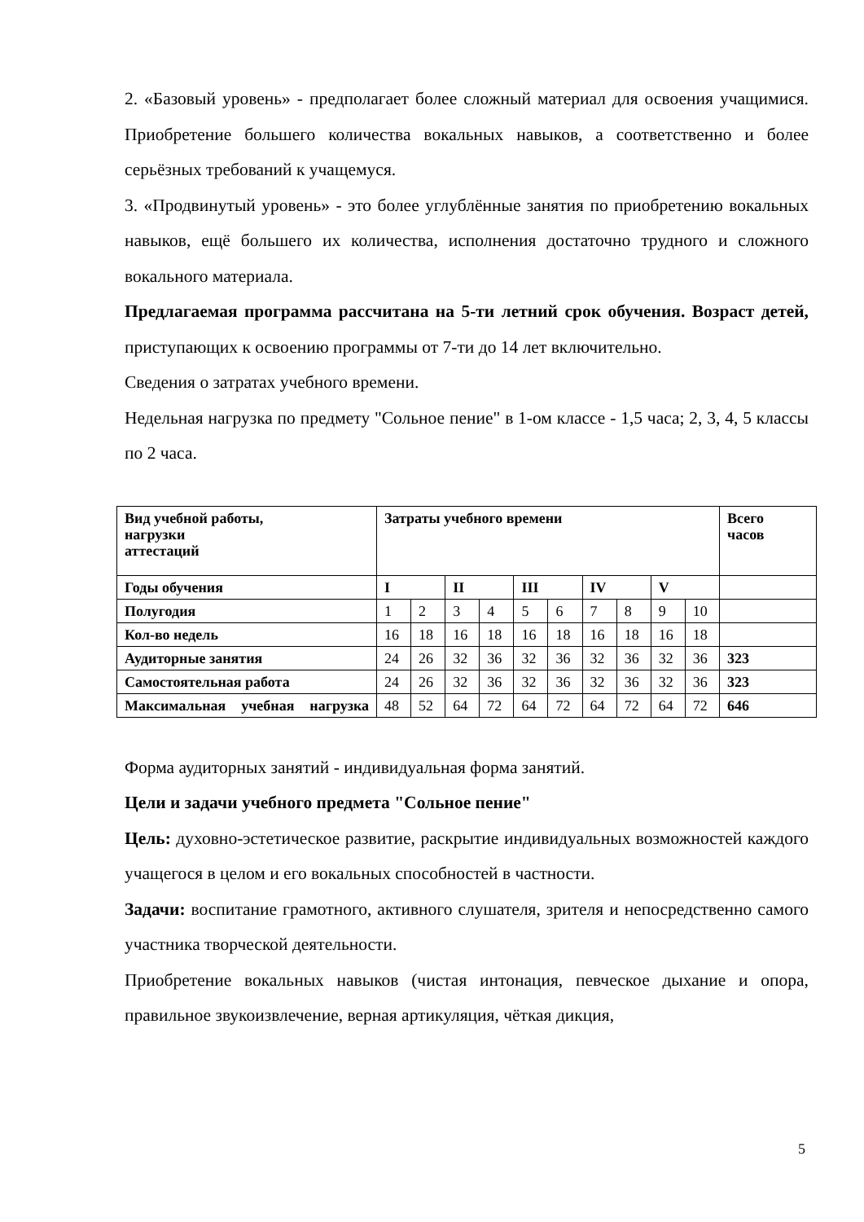2. «Базовый уровень» - предполагает более сложный материал для освоения учащимися. Приобретение большего количества вокальных навыков, а соответственно и более серьёзных требований к учащемуся.
3. «Продвинутый уровень» - это более углублённые занятия по приобретению вокальных навыков, ещё большего их количества, исполнения достаточно трудного и сложного вокального материала.
Предлагаемая программа рассчитана на 5-ти летний срок обучения. Возраст детей, приступающих к освоению программы от 7-ти до 14 лет включительно.
Сведения о затратах учебного времени.
Недельная нагрузка по предмету "Сольное пение" в 1-ом классе - 1,5 часа; 2, 3, 4, 5 классы по 2 часа.
| Вид учебной работы, нагрузки аттестаций | Затраты учебного времени | | | | | | | | | | Всего часов |
| Годы обучения | I | | II | | III | | IV | | V | | |
| Полугодия | 1 | 2 | 3 | 4 | 5 | 6 | 7 | 8 | 9 | 10 | |
| Кол-во недель | 16 | 18 | 16 | 18 | 16 | 18 | 16 | 18 | 16 | 18 | |
| Аудиторные занятия | 24 | 26 | 32 | 36 | 32 | 36 | 32 | 36 | 32 | 36 | 323 |
| Самостоятельная работа | 24 | 26 | 32 | 36 | 32 | 36 | 32 | 36 | 32 | 36 | 323 |
| Максимальная учебная нагрузка | 48 | 52 | 64 | 72 | 64 | 72 | 64 | 72 | 64 | 72 | 646 |
Форма аудиторных занятий - индивидуальная форма занятий.
Цели и задачи учебного предмета "Сольное пение"
Цель: духовно-эстетическое развитие, раскрытие индивидуальных возможностей каждого учащегося в целом и его вокальных способностей в частности.
Задачи: воспитание грамотного, активного слушателя, зрителя и непосредственно самого участника творческой деятельности.
Приобретение вокальных навыков (чистая интонация, певческое дыхание и опора, правильное звукоизвлечение, верная артикуляция, чёткая дикция,
5